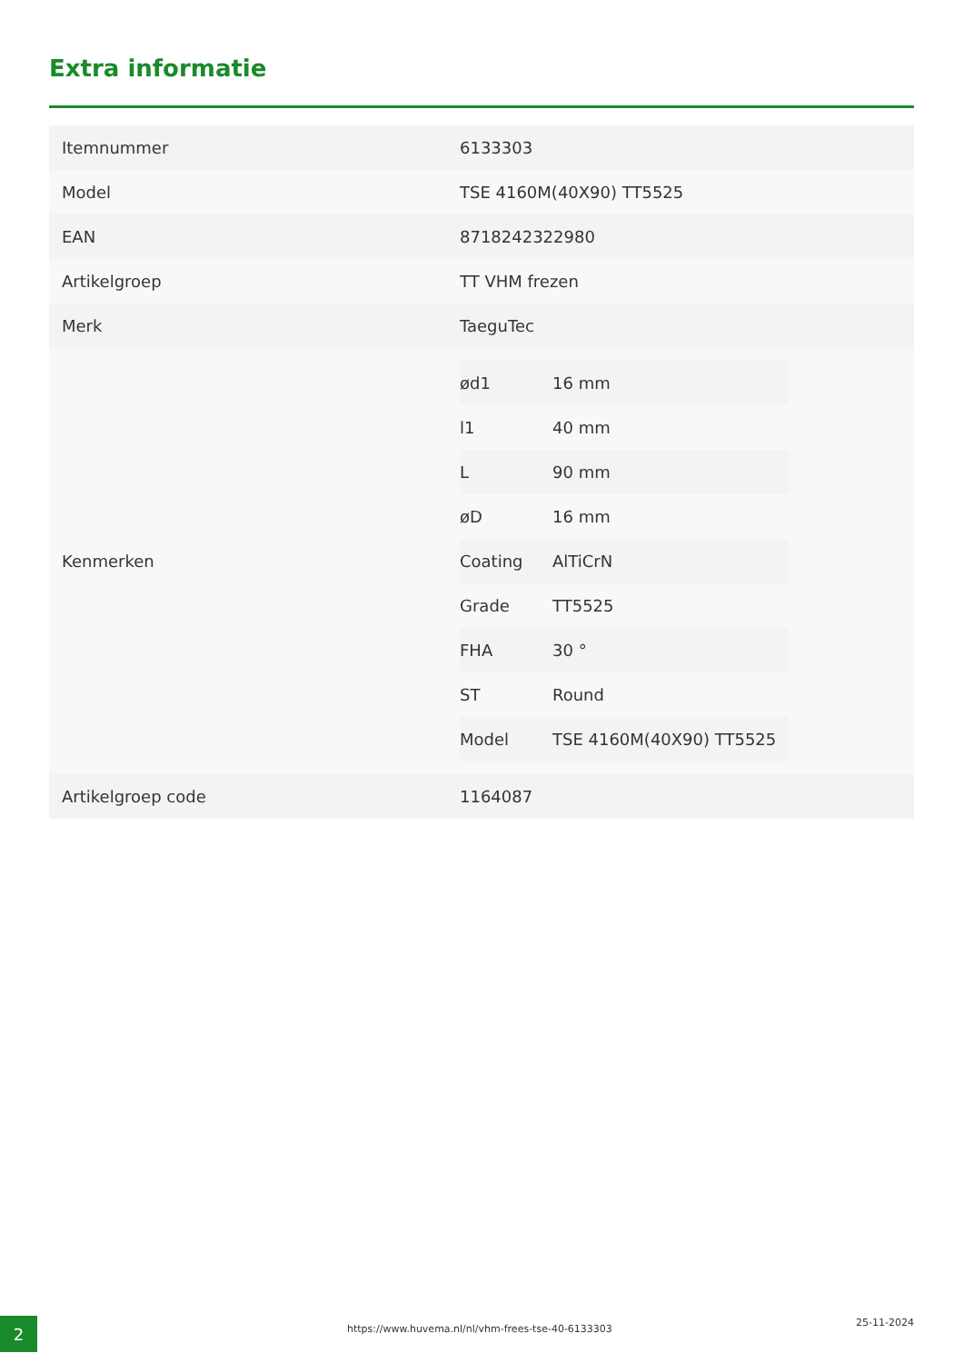Extra informatie
| Itemnummer | 6133303 |
| Model | TSE 4160M(40X90) TT5525 |
| EAN | 8718242322980 |
| Artikelgroep | TT VHM frezen |
| Merk | TaeguTec |
| Kenmerken | / ød1 / 16 mm / / l1 / 40 mm / / L / 90 mm / / øD / 16 mm / / Coating / AlTiCrN / / Grade / TT5525 / / FHA / 30 ° / / ST / Round / / Model / TSE 4160M(40X90) TT5525 / |
| Artikelgroep code | 1164087 |
2
https://www.huvema.nl/nl/vhm-frees-tse-40-6133303
25-11-2024